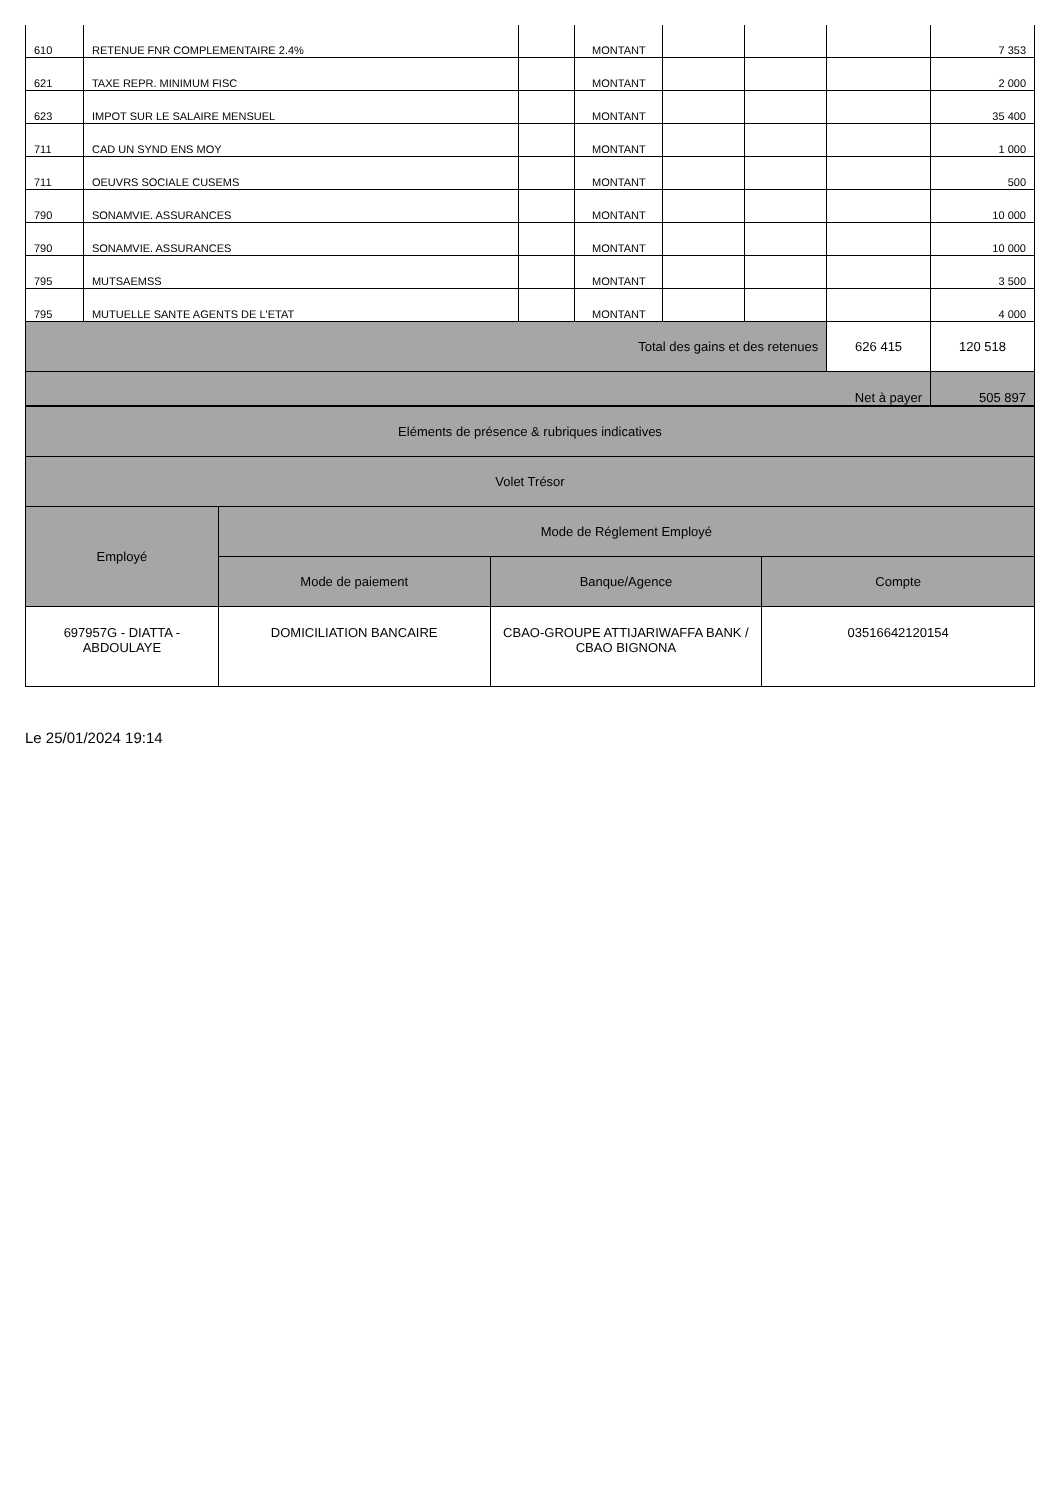| 610 | RETENUE FNR COMPLEMENTAIRE 2.4% | | MONTANT | | | | 7 353 |
| 621 | TAXE REPR. MINIMUM FISC | | MONTANT | | | | 2 000 |
| 623 | IMPOT SUR LE SALAIRE MENSUEL | | MONTANT | | | | 35 400 |
| 711 | CAD UN SYND ENS MOY | | MONTANT | | | | 1 000 |
| 711 | OEUVRS SOCIALE CUSEMS | | MONTANT | | | | 500 |
| 790 | SONAMVIE. ASSURANCES | | MONTANT | | | | 10 000 |
| 790 | SONAMVIE. ASSURANCES | | MONTANT | | | | 10 000 |
| 795 | MUTSAEMSS | | MONTANT | | | | 3 500 |
| 795 | MUTUELLE SANTE AGENTS DE L'ETAT | | MONTANT | | | | 4 000 |
| Total des gains et des retenues | | | | | | 626 415 | 120 518 |
| Net à payer | | | | | | | 505 897 |
| Eléments de présence & rubriques indicatives | | | |
| Volet Trésor | | | |
| Employé | Mode de Réglement Employé | | |
| | Mode de paiement | Banque/Agence | Compte |
| 697957G - DIATTA - ABDOULAYE | DOMICILIATION BANCAIRE | CBAO-GROUPE ATTIJARIWAFFA BANK / CBAO BIGNONA | 03516642120154 |
Le 25/01/2024 19:14